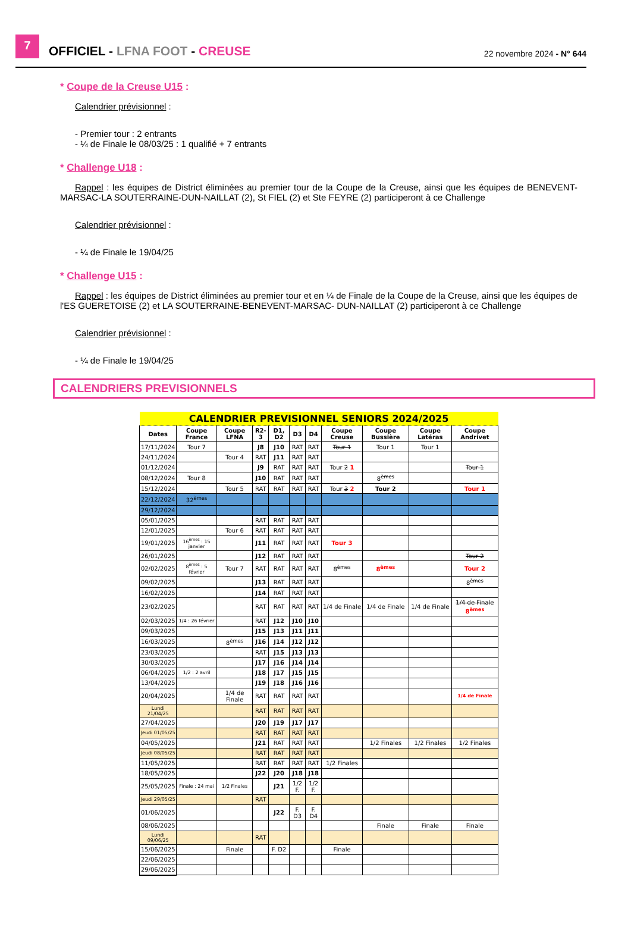7
OFFICIEL - LFNA FOOT - CREUSE
22 novembre 2024 - N° 644
* Coupe de la Creuse U15 :
Calendrier prévisionnel :
- Premier tour : 2 entrants
- ¼ de Finale le 08/03/25 : 1 qualifié + 7 entrants
* Challenge U18 :
Rappel : les équipes de District éliminées au premier tour de la Coupe de la Creuse, ainsi que les équipes de BENEVENT-MARSAC-LA SOUTERRAINE-DUN-NAILLAT (2), St FIEL (2) et Ste FEYRE (2) participeront à ce Challenge
Calendrier prévisionnel :
- ¼ de Finale le 19/04/25
* Challenge U15 :
Rappel : les équipes de District éliminées au premier tour et en ¼ de Finale de la Coupe de la Creuse, ainsi que les équipes de l'ES GUERETOISE (2) et LA SOUTERRAINE-BENEVENT-MARSAC- DUN-NAILLAT (2) participeront à ce Challenge
Calendrier prévisionnel :
- ¼ de Finale le 19/04/25
CALENDRIERS PREVISIONNELS
| CALENDRIER PREVISIONNEL SENIORS 2024/2025 | | | | | | | | | | |
| Dates | Coupe France | Coupe LFNA | R2-3 | D1, D2 | D3 | D4 | Coupe Creuse | Coupe Bussière | Coupe Latéras | Coupe Andrivet |
| 17/11/2024 | Tour 7 | | J8 | J10 | RAT | RAT | Tour 1 | Tour 1 | Tour 1 | |
| 24/11/2024 | | Tour 4 | RAT | J11 | RAT | RAT | | | | |
| 01/12/2024 | | | J9 | RAT | RAT | RAT | Tour 2 1 | | | Tour 1 |
| 08/12/2024 | Tour 8 | | J10 | RAT | RAT | RAT | | 8<sup>èmes</sup> | | |
| 15/12/2024 | | Tour 5 | RAT | RAT | RAT | RAT | Tour 3 2 | Tour 2 | | Tour 1 |
| 22/12/2024 | 32<sup>èmes</sup> | | | | | | | | | |
| 29/12/2024 | | | | | | | | | | |
| 05/01/2025 | | | RAT | RAT | RAT | RAT | | | | |
| 12/01/2025 | | Tour 6 | RAT | RAT | RAT | RAT | | | | |
| 19/01/2025 | 16<sup>èmes</sup> : 15 janvier | | J11 | RAT | RAT | RAT | Tour 3 | | | |
| 26/01/2025 | | | J12 | RAT | RAT | RAT | | | | Tour 2 |
| 02/02/2025 | 8<sup>èmes</sup> : 5 février | Tour 7 | RAT | RAT | RAT | RAT | 8<sup>èmes</sup> | 8<sup>èmes</sup> | | Tour 2 |
| 09/02/2025 | | | J13 | RAT | RAT | RAT | | | | 8<sup>èmes</sup> |
| 16/02/2025 | | | J14 | RAT | RAT | RAT | | | | |
| 23/02/2025 | | | RAT | RAT | RAT | RAT | 1/4 de Finale | 1/4 de Finale | 1/4 de Finale | 1/4 de Finale 8<sup>èmes</sup> |
| 02/03/2025 | 1/4 : 26 février | | RAT | J12 | J10 | J10 | | | | |
| 09/03/2025 | | | J15 | J13 | J11 | J11 | | | | |
| 16/03/2025 | | 8<sup>èmes</sup> | J16 | J14 | J12 | J12 | | | | |
| 23/03/2025 | | | RAT | J15 | J13 | J13 | | | | |
| 30/03/2025 | | | J17 | J16 | J14 | J14 | | | | |
| 06/04/2025 | 1/2 : 2 avril | | J18 | J17 | J15 | J15 | | | | |
| 13/04/2025 | | | J19 | J18 | J16 | J16 | | | | |
| 20/04/2025 | | 1/4 de Finale | RAT | RAT | RAT | RAT | | | | 1/4 de Finale |
| Lundi 21/04/25 | | | RAT | RAT | RAT | RAT | | | | |
| 27/04/2025 | | | J20 | J19 | J17 | J17 | | | | |
| Jeudi 01/05/25 | | | RAT | RAT | RAT | RAT | | | | |
| 04/05/2025 | | | J21 | RAT | RAT | RAT | | 1/2 Finales | 1/2 Finales | 1/2 Finales |
| Jeudi 08/05/25 | | | RAT | RAT | RAT | RAT | | | | |
| 11/05/2025 | | | RAT | RAT | RAT | RAT | 1/2 Finales | | | |
| 18/05/2025 | | | J22 | J20 | J18 | J18 | | | | |
| 25/05/2025 | Finale : 24 mai | 1/2 Finales | | J21 | 1/2 F. | 1/2 F. | | | | |
| Jeudi 29/05/25 | | | RAT | | | | | | | |
| 01/06/2025 | | | | J22 | F. D3 | F. D4 | | | | |
| 08/06/2025 | | | | | | | | Finale | Finale | Finale |
| Lundi 09/06/25 | | | RAT | | | | | | | |
| 15/06/2025 | | Finale | | F. D2 | | | Finale | | | |
| 22/06/2025 | | | | | | | | | | |
| 29/06/2025 | | | | | | | | | | |